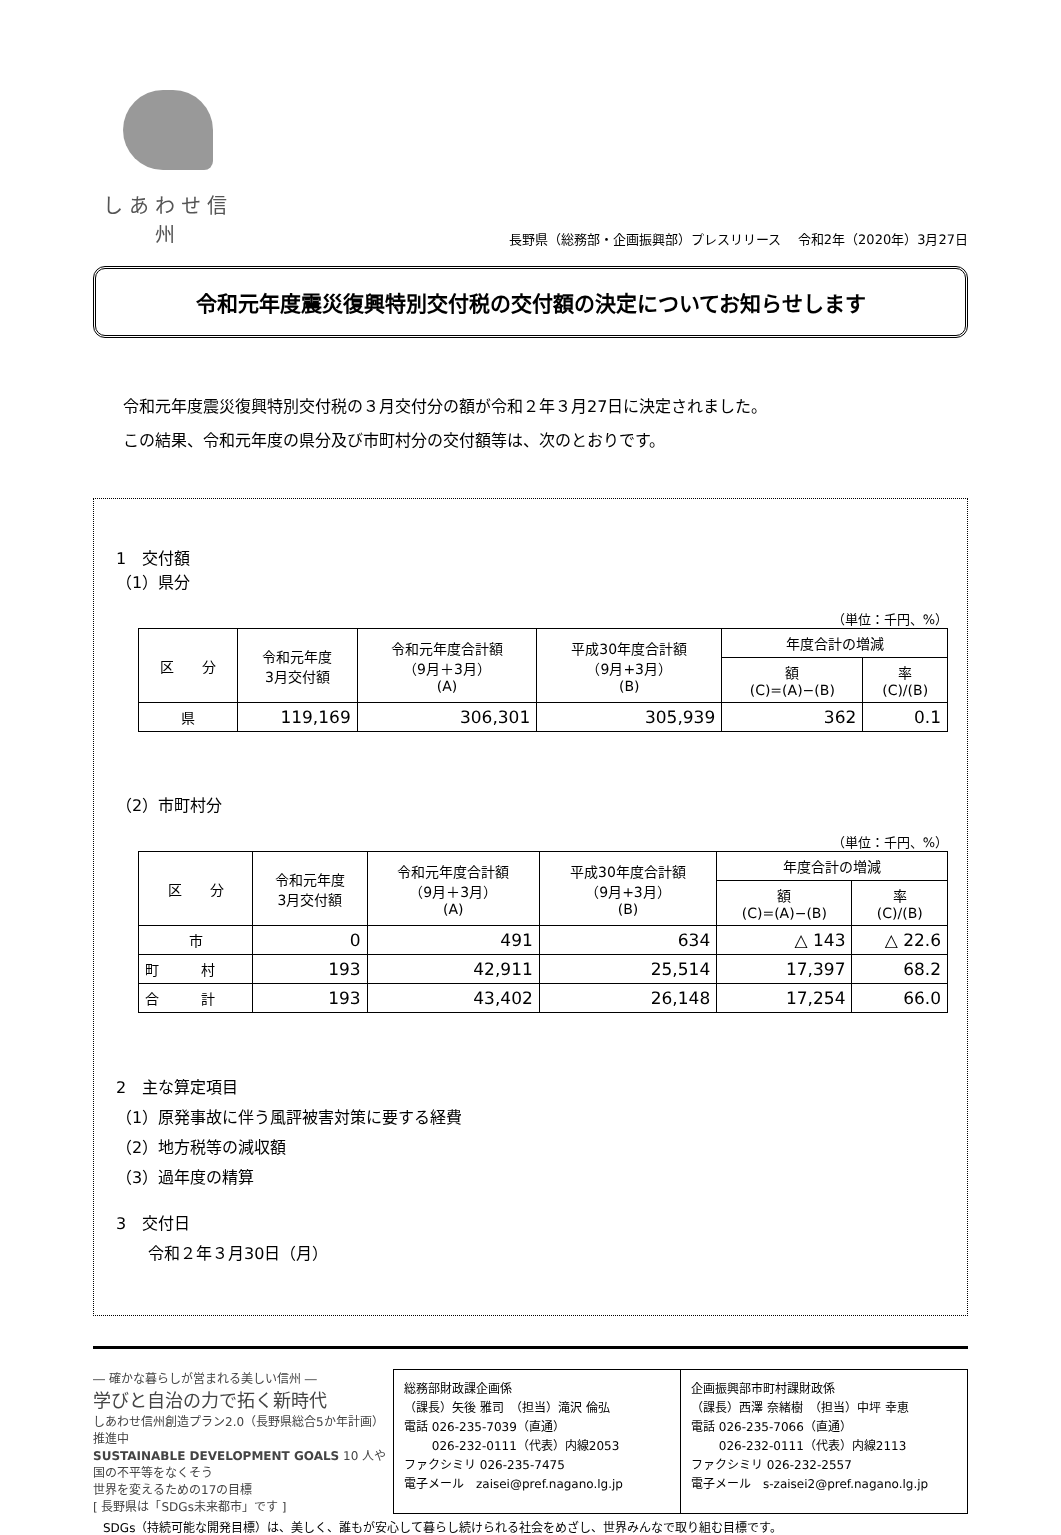しあわせ信州
長野県（総務部・企画振興部）プレスリリース　 令和2年（2020年）3月27日
令和元年度震災復興特別交付税の交付額の決定についてお知らせします
令和元年度震災復興特別交付税の３月交付分の額が令和２年３月27日に決定されました。
この結果、令和元年度の県分及び市町村分の交付額等は、次のとおりです。
1　交付額
（1）県分
（単位：千円、%）
| 区 分 | 令和元年度 3月交付額 | 令和元年度合計額 （9月＋3月） (A) | 平成30年度合計額 （9月+3月） (B) | 年度合計の増減 | |
| --- | --- | --- | --- | --- | --- |
| | | | | 額 (C)=(A)−(B) | 率 (C)/(B) |
| 県 | 119,169 | 306,301 | 305,939 | 362 | 0.1 |
（2）市町村分
（単位：千円、%）
| 区 分 | 令和元年度 3月交付額 | 令和元年度合計額 （9月＋3月） (A) | 平成30年度合計額 （9月+3月） (B) | 年度合計の増減 | |
| --- | --- | --- | --- | --- | --- |
| | | | | 額 (C)=(A)−(B) | 率 (C)/(B) |
| 市 | 0 | 491 | 634 | △ 143 | △ 22.6 |
| 町 村 | 193 | 42,911 | 25,514 | 17,397 | 68.2 |
| 合 計 | 193 | 43,402 | 26,148 | 17,254 | 66.0 |
2　主な算定項目
（1）原発事故に伴う風評被害対策に要する経費
（2）地方税等の減収額
（3）過年度の精算
3　交付日
　　令和２年３月30日（月）
― 確かな暮らしが営まれる美しい信州 ―
学びと自治の力で拓く新時代
しあわせ信州創造プラン2.0（長野県総合5か年計画）推進中
SUSTAINABLE DEVELOPMENT GOALS 10 人や国の不平等をなくそう
世界を変えるための17の目標
[ 長野県は「SDGs未来都市」です ]
総務部財政課企画係
（課長）矢後 雅司　（担当）滝沢 倫弘
電話 026-235-7039（直通）
　　 026-232-0111（代表）内線2053
ファクシミリ 026-235-7475
電子メール　zaisei@pref.nagano.lg.jp
企画振興部市町村課財政係
（課長）西澤 奈緒樹　（担当）中坪 幸恵
電話 026-235-7066（直通）
　　 026-232-0111（代表）内線2113
ファクシミリ 026-232-2557
電子メール　s-zaisei2@pref.nagano.lg.jp
SDGs（持続可能な開発目標）は、美しく、誰もが安心して暮らし続けられる社会をめざし、世界みんなで取り組む目標です。